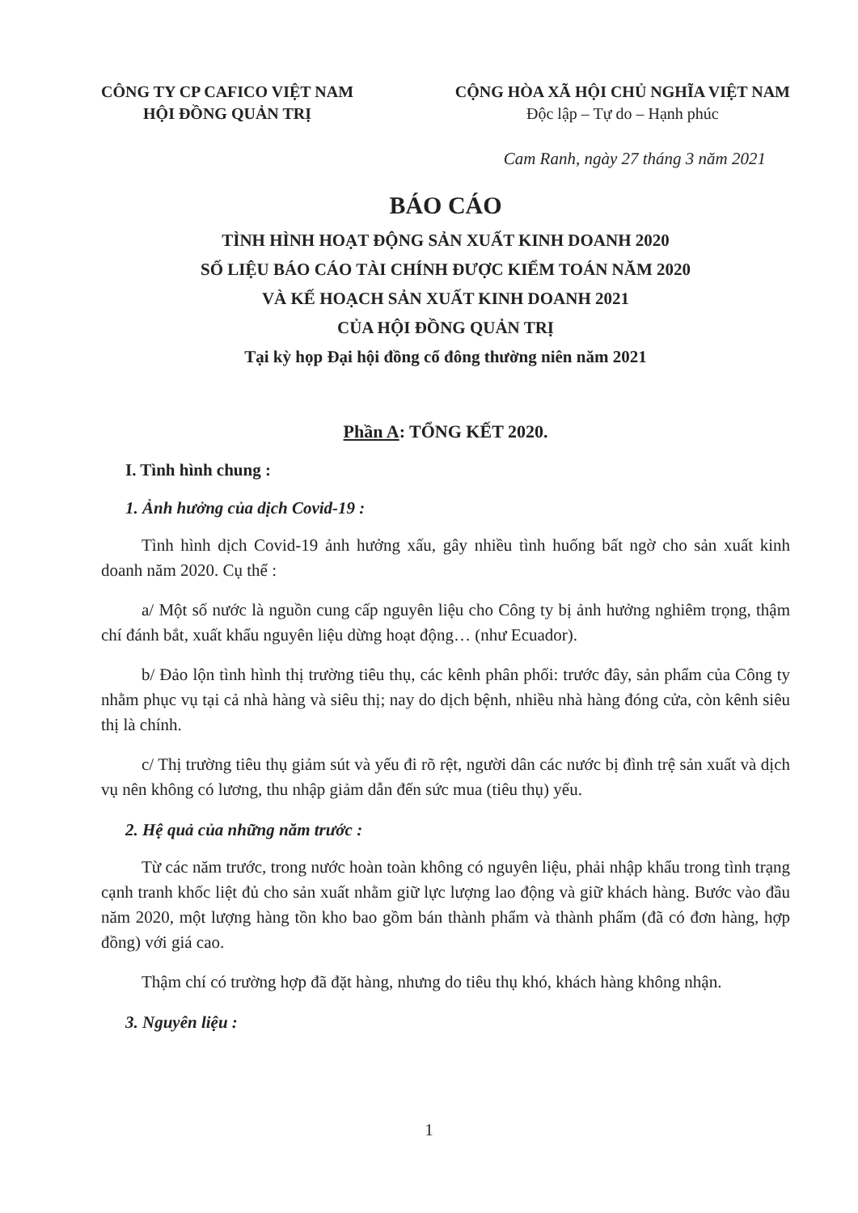CÔNG TY CP CAFICO VIỆT NAM
HỘI ĐỒNG QUẢN TRỊ
CỘNG HÒA XÃ HỘI CHỦ NGHĨA VIỆT NAM
Độc lập – Tự do – Hạnh phúc
Cam Ranh, ngày 27 tháng 3 năm 2021
BÁO CÁO
TÌNH HÌNH HOẠT ĐỘNG SẢN XUẤT KINH DOANH 2020
SỐ LIỆU BÁO CÁO TÀI CHÍNH ĐƯỢC KIỂM TOÁN NĂM 2020
VÀ KẾ HOẠCH SẢN XUẤT KINH DOANH 2021
CỦA HỘI ĐỒNG QUẢN TRỊ
Tại kỳ họp Đại hội đồng cổ đông thường niên năm 2021
Phần A: TỔNG KẾT 2020.
I. Tình hình chung :
1. Ảnh hưởng của dịch Covid-19 :
Tình hình dịch Covid-19 ảnh hưởng xấu, gây nhiều tình huống bất ngờ cho sản xuất kinh doanh năm 2020. Cụ thể :
a/ Một số nước là nguồn cung cấp nguyên liệu cho Công ty bị ảnh hưởng nghiêm trọng, thậm chí đánh bắt, xuất khẩu nguyên liệu dừng hoạt động… (như Ecuador).
b/ Đảo lộn tình hình thị trường tiêu thụ, các kênh phân phối: trước đây, sản phẩm của Công ty nhằm phục vụ tại cả nhà hàng và siêu thị; nay do dịch bệnh, nhiều nhà hàng đóng cửa, còn kênh siêu thị là chính.
c/ Thị trường tiêu thụ giảm sút và yếu đi rõ rệt, người dân các nước bị đình trệ sản xuất và dịch vụ nên không có lương, thu nhập giảm dẫn đến sức mua (tiêu thụ) yếu.
2. Hệ quả của những năm trước :
Từ các năm trước, trong nước hoàn toàn không có nguyên liệu, phải nhập khẩu trong tình trạng cạnh tranh khốc liệt đủ cho sản xuất nhằm giữ lực lượng lao động và giữ khách hàng. Bước vào đầu năm 2020, một lượng hàng tồn kho bao gồm bán thành phẩm và thành phẩm (đã có đơn hàng, hợp đồng) với giá cao.
Thậm chí có trường hợp đã đặt hàng, nhưng do tiêu thụ khó, khách hàng không nhận.
3. Nguyên liệu :
1